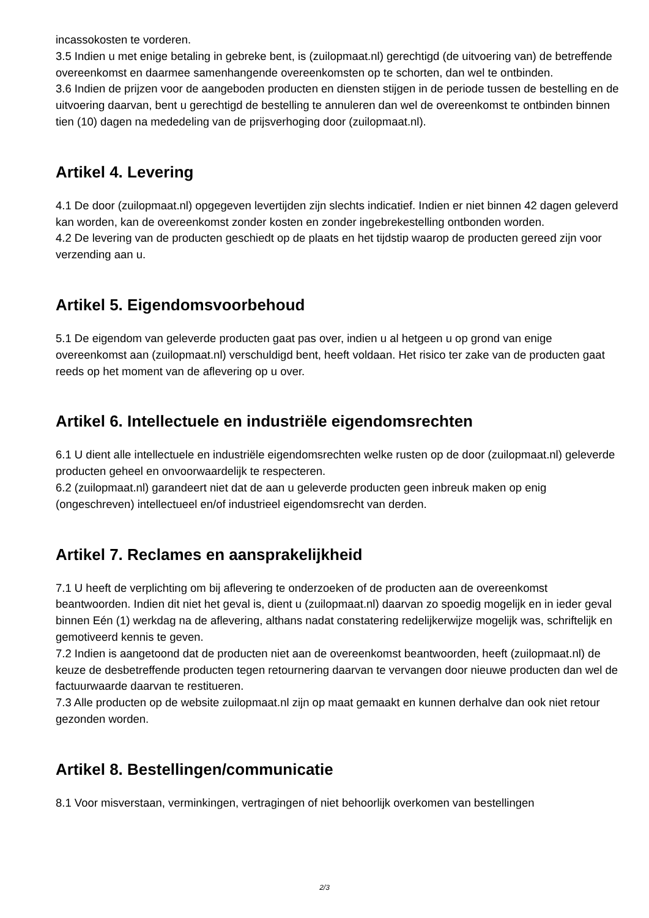incassokosten te vorderen.
3.5 Indien u met enige betaling in gebreke bent, is (zuilopmaat.nl) gerechtigd (de uitvoering van) de betreffende overeenkomst en daarmee samenhangende overeenkomsten op te schorten, dan wel te ontbinden.
3.6 Indien de prijzen voor de aangeboden producten en diensten stijgen in de periode tussen de bestelling en de uitvoering daarvan, bent u gerechtigd de bestelling te annuleren dan wel de overeenkomst te ontbinden binnen tien (10) dagen na mededeling van de prijsverhoging door (zuilopmaat.nl).
Artikel 4. Levering
4.1 De door (zuilopmaat.nl) opgegeven levertijden zijn slechts indicatief. Indien er niet binnen 42 dagen geleverd kan worden, kan de overeenkomst zonder kosten en zonder ingebrekestelling ontbonden worden.
4.2 De levering van de producten geschiedt op de plaats en het tijdstip waarop de producten gereed zijn voor verzending aan u.
Artikel 5. Eigendomsvoorbehoud
5.1 De eigendom van geleverde producten gaat pas over, indien u al hetgeen u op grond van enige overeenkomst aan (zuilopmaat.nl) verschuldigd bent, heeft voldaan. Het risico ter zake van de producten gaat reeds op het moment van de aflevering op u over.
Artikel 6. Intellectuele en industriële eigendomsrechten
6.1 U dient alle intellectuele en industriële eigendomsrechten welke rusten op de door (zuilopmaat.nl) geleverde producten geheel en onvoorwaardelijk te respecteren.
6.2 (zuilopmaat.nl) garandeert niet dat de aan u geleverde producten geen inbreuk maken op enig (ongeschreven) intellectueel en/of industrieel eigendomsrecht van derden.
Artikel 7. Reclames en aansprakelijkheid
7.1 U heeft de verplichting om bij aflevering te onderzoeken of de producten aan de overeenkomst beantwoorden. Indien dit niet het geval is, dient u (zuilopmaat.nl) daarvan zo spoedig mogelijk en in ieder geval binnen Eén (1) werkdag na de aflevering, althans nadat constatering redelijkerwijze mogelijk was, schriftelijk en gemotiveerd kennis te geven.
7.2 Indien is aangetoond dat de producten niet aan de overeenkomst beantwoorden, heeft (zuilopmaat.nl) de keuze de desbetreffende producten tegen retournering daarvan te vervangen door nieuwe producten dan wel de factuurwaarde daarvan te restitueren.
7.3 Alle producten op de website zuilopmaat.nl zijn op maat gemaakt en kunnen derhalve dan ook niet retour gezonden worden.
Artikel 8. Bestellingen/communicatie
8.1 Voor misverstaan, verminkingen, vertragingen of niet behoorlijk overkomen van bestellingen
2/3